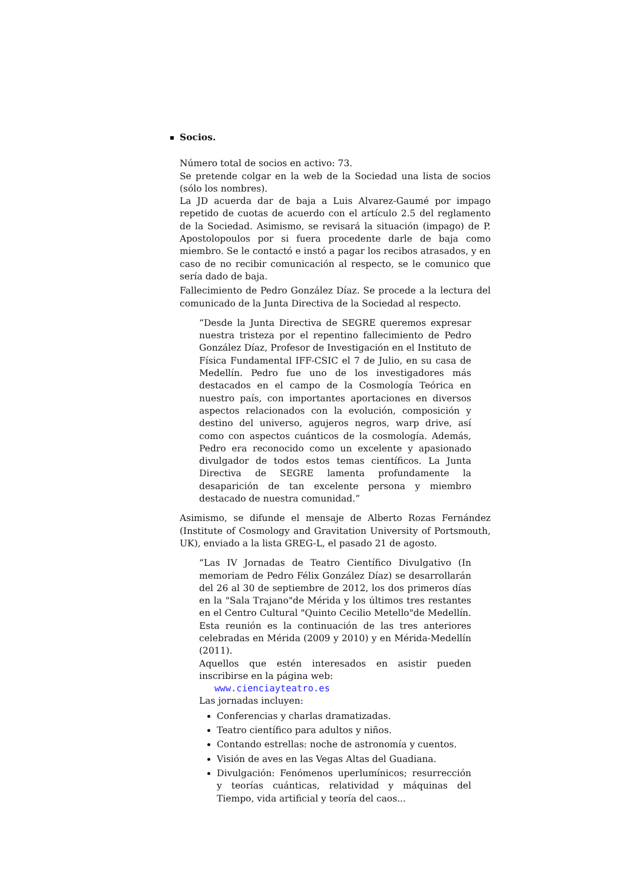Socios.
Número total de socios en activo: 73.
Se pretende colgar en la web de la Sociedad una lista de socios (sólo los nombres).
La JD acuerda dar de baja a Luis Alvarez-Gaumé por impago repetido de cuotas de acuerdo con el artículo 2.5 del reglamento de la Sociedad. Asimismo, se revisará la situación (impago) de P. Apostolopoulos por si fuera procedente darle de baja como miembro. Se le contactó e instó a pagar los recibos atrasados, y en caso de no recibir comunicación al respecto, se le comunico que sería dado de baja.
Fallecimiento de Pedro González Díaz. Se procede a la lectura del comunicado de la Junta Directiva de la Sociedad al respecto.
“Desde la Junta Directiva de SEGRE queremos expresar nuestra tristeza por el repentino fallecimiento de Pedro González Díaz, Profesor de Investigación en el Instituto de Física Fundamental IFF-CSIC el 7 de Julio, en su casa de Medellín. Pedro fue uno de los investigadores más destacados en el campo de la Cosmología Teórica en nuestro país, con importantes aportaciones en diversos aspectos relacionados con la evolución, composición y destino del universo, agujeros negros, warp drive, así como con aspectos cuánticos de la cosmología. Además, Pedro era reconocido como un excelente y apasionado divulgador de todos estos temas científicos. La Junta Directiva de SEGRE lamenta profundamente la desaparición de tan excelente persona y miembro destacado de nuestra comunidad.”
Asimismo, se difunde el mensaje de Alberto Rozas Fernández (Institute of Cosmology and Gravitation University of Portsmouth, UK), enviado a la lista GREG-L, el pasado 21 de agosto.
“Las IV Jornadas de Teatro Científico Divulgativo (In memoriam de Pedro Félix González Díaz) se desarrollarán del 26 al 30 de septiembre de 2012, los dos primeros días en la "Sala Trajano"de Mérida y los últimos tres restantes en el Centro Cultural "Quinto Cecilio Metello"de Medellín. Esta reunión es la continuación de las tres anteriores celebradas en Mérida (2009 y 2010) y en Mérida-Medellín (2011).
Aquellos que estén interesados en asistir pueden inscribirse en la página web:
www.cienciayteatro.es
Las jornadas incluyen:
Conferencias y charlas dramatizadas.
Teatro científico para adultos y niños.
Contando estrellas: noche de astronomía y cuentos.
Visión de aves en las Vegas Altas del Guadiana.
Divulgación: Fenómenos uperlumínicos; resurrección y teorías cuánticas, relatividad y máquinas del Tiempo, vida artificial y teoría del caos...